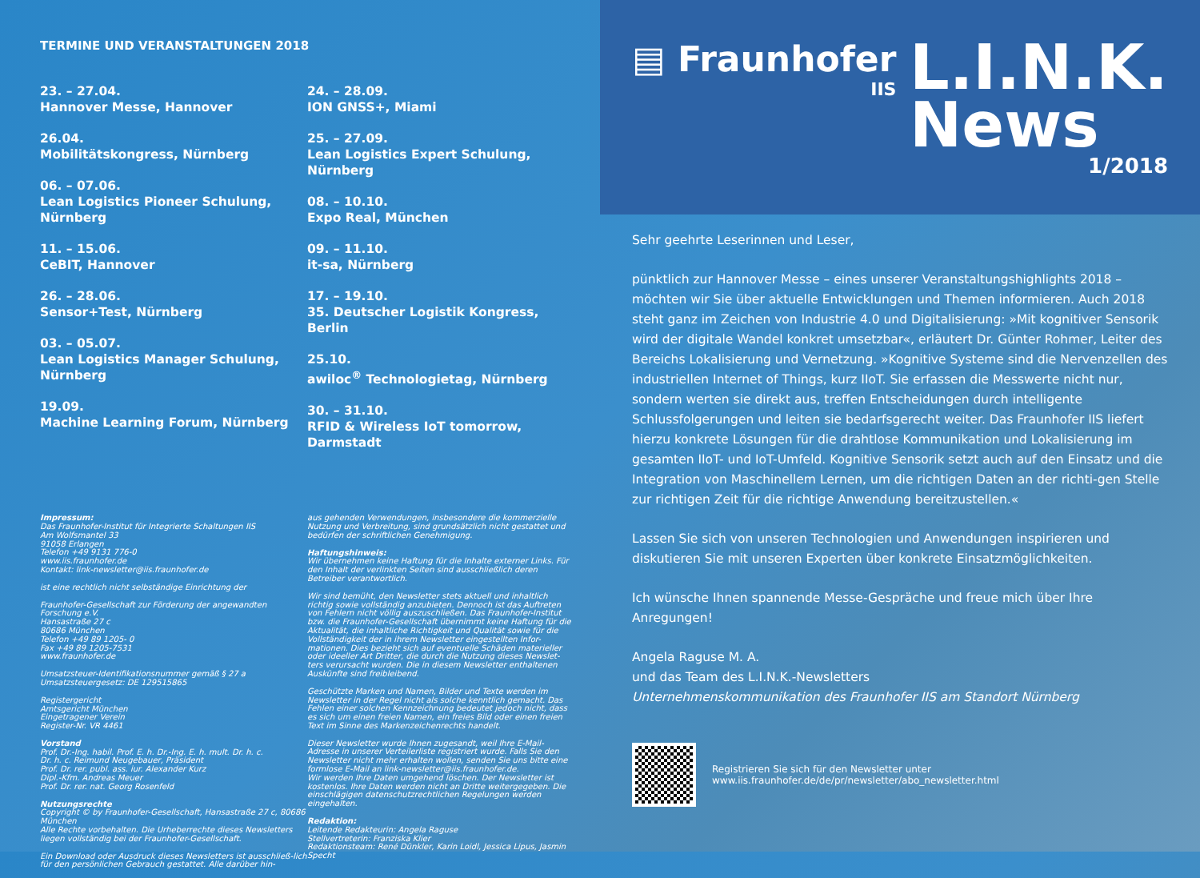TERMINE UND VERANSTALTUNGEN 2018
23. – 27.04.
Hannover Messe, Hannover
26.04.
Mobilitätskongress, Nürnberg
06. – 07.06.
Lean Logistics Pioneer Schulung, Nürnberg
11. – 15.06.
CeBIT, Hannover
26. – 28.06.
Sensor+Test, Nürnberg
03. – 05.07.
Lean Logistics Manager Schulung, Nürnberg
19.09.
Machine Learning Forum, Nürnberg
24. – 28.09.
ION GNSS+, Miami
25. – 27.09.
Lean Logistics Expert Schulung, Nürnberg
08. – 10.10.
Expo Real, München
09. – 11.10.
it-sa, Nürnberg
17. – 19.10.
35. Deutscher Logistik Kongress, Berlin
25.10.
awiloc<sup>®</sup> Technologietag, Nürnberg
30. – 31.10.
RFID & Wireless IoT tomorrow, Darmstadt
Impressum:
Das Fraunhofer-Institut für Integrierte Schaltungen IIS
Am Wolfsmantel 33
91058 Erlangen
Telefon +49 9131 776-0
www.iis.fraunhofer.de
Kontakt: link-newsletter@iis.fraunhofer.de
ist eine rechtlich nicht selbständige Einrichtung der
Fraunhofer-Gesellschaft zur Förderung der angewandten Forschung e.V.
Hansastraße 27 c
80686 München
Telefon +49 89 1205- 0
Fax +49 89 1205-7531
www.fraunhofer.de
Umsatzsteuer-Identifikationsnummer gemäß § 27 a Umsatzsteuergesetz: DE 129515865
Registergericht
Amtsgericht München
Eingetragener Verein
Register-Nr. VR 4461
Vorstand
Prof. Dr.-Ing. habil. Prof. E. h. Dr.-Ing. E. h. mult. Dr. h. c.
Dr. h. c. Reimund Neugebauer, Präsident
Prof. Dr. rer. publ. ass. iur. Alexander Kurz
Dipl.-Kfm. Andreas Meuer
Prof. Dr. rer. nat. Georg Rosenfeld
Nutzungsrechte
Copyright © by Fraunhofer-Gesellschaft, Hansastraße 27 c, 80686 München
Alle Rechte vorbehalten. Die Urheberrechte dieses Newsletters liegen vollständig bei der Fraunhofer-Gesellschaft.
Ein Download oder Ausdruck dieses Newsletters ist ausschließ-lich für den persönlichen Gebrauch gestattet. Alle darüber hin-
aus gehenden Verwendungen, insbesondere die kommerzielle Nutzung und Verbreitung, sind grundsätzlich nicht gestattet und bedürfen der schriftlichen Genehmigung.
Haftungshinweis:
Wir übernehmen keine Haftung für die Inhalte externer Links. Für den Inhalt der verlinkten Seiten sind ausschließlich deren Betreiber verantwortlich.
Wir sind bemüht, den Newsletter stets aktuell und inhaltlich richtig sowie vollständig anzubieten. Dennoch ist das Auftreten von Fehlern nicht völlig auszuschließen. Das Fraunhofer-Institut bzw. die Fraunhofer-Gesellschaft übernimmt keine Haftung für die Aktualität, die inhaltliche Richtigkeit und Qualität sowie für die Vollständigkeit der in ihrem Newsletter eingestellten Infor-mationen. Dies bezieht sich auf eventuelle Schäden materieller oder ideeller Art Dritter, die durch die Nutzung dieses Newslet-ters verursacht wurden. Die in diesem Newsletter enthaltenen Auskünfte sind freibleibend.
Geschützte Marken und Namen, Bilder und Texte werden im Newsletter in der Regel nicht als solche kenntlich gemacht. Das Fehlen einer solchen Kennzeichnung bedeutet jedoch nicht, dass es sich um einen freien Namen, ein freies Bild oder einen freien Text im Sinne des Markenzeichenrechts handelt.
Dieser Newsletter wurde Ihnen zugesandt, weil Ihre E-Mail-Adresse in unserer Verteilerliste registriert wurde. Falls Sie den Newsletter nicht mehr erhalten wollen, senden Sie uns bitte eine formlose E-Mail an link-newsletter@iis.fraunhofer.de.
Wir werden Ihre Daten umgehend löschen. Der Newsletter ist kostenlos. Ihre Daten werden nicht an Dritte weitergegeben. Die einschlägigen datenschutzrechtlichen Regelungen werden eingehalten.
Redaktion:
Leitende Redakteurin: Angela Raguse
Stellvertreterin: Franziska Klier
Redaktionsteam: René Dünkler, Karin Loidl, Jessica Lipus, Jasmin Specht
▤ Fraunhofer
IIS
L.I.N.K.
News
1/2018
Sehr geehrte Leserinnen und Leser,
pünktlich zur Hannover Messe – eines unserer Veranstaltungshighlights 2018 – möchten wir Sie über aktuelle Entwicklungen und Themen informieren. Auch 2018 steht ganz im Zeichen von Industrie 4.0 und Digitalisierung: »Mit kognitiver Sensorik wird der digitale Wandel konkret umsetzbar«, erläutert Dr. Günter Rohmer, Leiter des Bereichs Lokalisierung und Vernetzung. »Kognitive Systeme sind die Nervenzellen des industriellen Internet of Things, kurz IIoT. Sie erfassen die Messwerte nicht nur, sondern werten sie direkt aus, treffen Entscheidungen durch intelligente Schlussfolgerungen und leiten sie bedarfsgerecht weiter. Das Fraunhofer IIS liefert hierzu konkrete Lösungen für die drahtlose Kommunikation und Lokalisierung im gesamten IIoT- und IoT-Umfeld. Kognitive Sensorik setzt auch auf den Einsatz und die Integration von Maschinellem Lernen, um die richtigen Daten an der richti-gen Stelle zur richtigen Zeit für die richtige Anwendung bereitzustellen.«
Lassen Sie sich von unseren Technologien und Anwendungen inspirieren und diskutieren Sie mit unseren Experten über konkrete Einsatzmöglichkeiten.
Ich wünsche Ihnen spannende Messe-Gespräche und freue mich über Ihre Anregungen!
Angela Raguse M. A.
und das Team des L.I.N.K.-Newsletters
Unternehmenskommunikation des Fraunhofer IIS am Standort Nürnberg
Registrieren Sie sich für den Newsletter unter
www.iis.fraunhofer.de/de/pr/newsletter/abo_newsletter.html